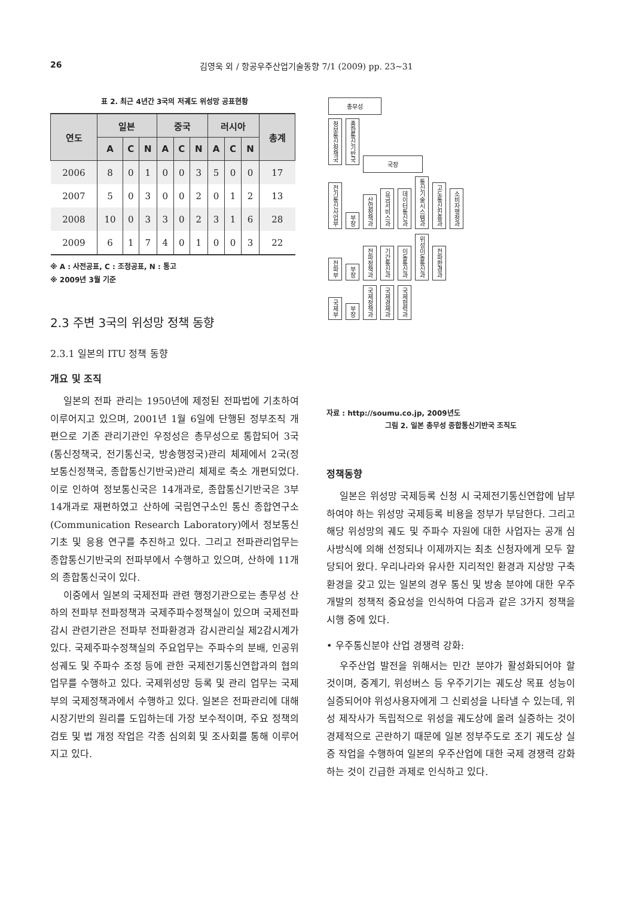26 김영욱 외 / 항공우주산업기술동향 7/1 (2009) pp. 23~31
표 2. 최근 4년간 3국의 저궤도 위성망 공표현황
| 연도 | 일본 | | | 중국 | | | 러시아 | | | 총계 |
| --- | --- | --- | --- | --- | --- | --- | --- | --- | --- | --- |
| | A | C | N | A | C | N | A | C | N | |
| 2006 | 8 | 0 | 1 | 0 | 0 | 3 | 5 | 0 | 0 | 17 |
| 2007 | 5 | 0 | 3 | 0 | 0 | 2 | 0 | 1 | 2 | 13 |
| 2008 | 10 | 0 | 3 | 3 | 0 | 2 | 3 | 1 | 6 | 28 |
| 2009 | 6 | 1 | 7 | 4 | 0 | 1 | 0 | 0 | 3 | 22 |
※ A : 사전공표, C : 조정공표, N : 통고
※ 2009년 3월 기준
2.3 주변 3국의 위성망 정책 동향
2.3.1 일본의 ITU 정책 동향
개요 및 조직
일본의 전파 관리는 1950년에 제정된 전파법에 기초하여 이루어지고 있으며, 2001년 1월 6일에 단행된 정부조직 개편으로 기존 관리기관인 우정성은 총무성으로 통합되어 3국(통신정책국, 전기통신국, 방송행정국)관리 체제에서 2국(정보통신정책국, 종합통신기반국)관리 체제로 축소 개편되었다. 이로 인하여 정보통신국은 14개과로, 종합통신기반국은 3부 14개과로 재편하였고 산하에 국립연구소인 통신 종합연구소(Communication Research Laboratory)에서 정보통신 기초 및 응용 연구를 추진하고 있다. 그리고 전파관리업무는 종합통신기반국의 전파부에서 수행하고 있으며, 산하에 11개의 종합통신국이 있다.
이중에서 일본의 국제전파 관련 행정기관으로는 총무성 산하의 전파부 전파정책과 국제주파수정책실이 있으며 국제전파감시 관련기관은 전파부 전파환경과 감시관리실 제2감시계가 있다. 국제주파수정책실의 주요업무는 주파수의 분배, 인공위성궤도 및 주파수 조정 등에 관한 국제전기통신연합과의 협의 업무를 수행하고 있다. 국제위성망 등록 및 관리 업무는 국제부의 국제정책과에서 수행하고 있다. 일본은 전파관리에 대해 시장기반의 원리를 도입하는데 가장 보수적이며, 주요 정책의 검토 및 법 개정 작업은 각종 심의회 및 조사회를 통해 이루어지고 있다.
총무성
정보통신정책국
종합통신기반국
국장
전기통신사업부
부장
산업정책과
요금서비스과
데이터통신과
통신기술시스템과
고도통신진흥과
소비자행정과
전파부
부장
전파정책과
기간통신과
이동통신과
위성이동통신과
전파환경과
국제부
부장
국제정책과
국제경제과
국제협력과
자료 : http://soumu.co.jp, 2009년도
그림 2. 일본 총무성 종합통신기반국 조직도
정책동향
일본은 위성망 국제등록 신청 시 국제전기통신연합에 납부하여야 하는 위성망 국제등록 비용을 정부가 부담한다. 그리고 해당 위성망의 궤도 및 주파수 자원에 대한 사업자는 공개 심사방식에 의해 선정되나 이제까지는 최초 신청자에게 모두 할당되어 왔다. 우리나라와 유사한 지리적인 환경과 지상망 구축 환경을 갖고 있는 일본의 경우 통신 및 방송 분야에 대한 우주개발의 정책적 중요성을 인식하여 다음과 같은 3가지 정책을 시행 중에 있다.
• 우주통신분야 산업 경쟁력 강화:
우주산업 발전을 위해서는 민간 분야가 활성화되어야 할 것이며, 중계기, 위성버스 등 우주기기는 궤도상 목표 성능이 실증되어야 위성사용자에게 그 신뢰성을 나타낼 수 있는데, 위성 제작사가 독립적으로 위성을 궤도상에 올려 실증하는 것이 경제적으로 곤란하기 때문에 일본 정부주도로 조기 궤도상 실증 작업을 수행하여 일본의 우주산업에 대한 국제 경쟁력 강화하는 것이 긴급한 과제로 인식하고 있다.